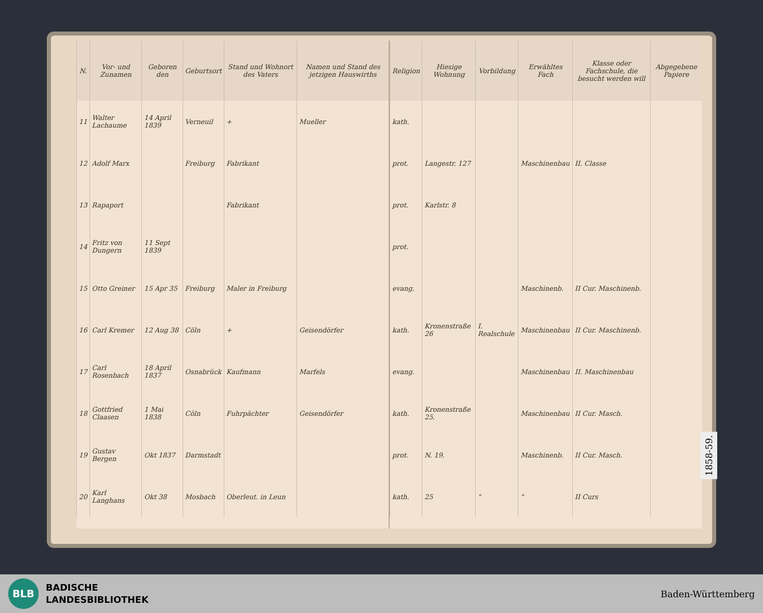| N. | Vor- und Zunamen | Geboren den | Geburtsort | Stand und Wohnort des Vaters | Namen und Stand des jetzigen Hauswirths |
| --- | --- | --- | --- | --- | --- |
| 11 | Walter Lachaume | 14 April 1839 | Verneuil | + | Mueller |
| 12 | Adolf Marx | | Freiburg | Fabrikant | |
| 13 | Rapaport | | | Fabrikant | |
| 14 | Fritz von Dungern | 11 Sept 1839 | | | |
| 15 | Otto Greiner | 15 Apr 35 | Freiburg | Maler in Freiburg | |
| 16 | Carl Kremer | 12 Aug 38 | Cöln | + | Geisendörfer |
| 17 | Carl Rosenbach | 18 April 1837 | Osnabrück | Kaufmann | Marfels |
| 18 | Gottfried Claasen | 1 Mai 1838 | Cöln | Fuhrpächter | Geisendörfer |
| 19 | Gustav Bergen | Okt 1837 | Darmstadt | | |
| 20 | Karl Langhans | Okt 38 | Mosbach | Oberleut. in Leun | |
| Religion | Hiesige Wohnung | Vorbildung | Erwähltes Fach | Klasse oder Fachschule, die besucht werden will | Abgegebene Papiere |
| --- | --- | --- | --- | --- | --- |
| kath. | | | | | |
| prot. | Langestr. 127 | | Maschinenbau | II. Classe | |
| prot. | Karlstr. 8 | | | | |
| prot. | | | | | |
| evang. | | | Maschinenb. | II Cur. Maschinenb. | |
| kath. | Kronenstraße 26 | I. Realschule | Maschinenbau | II Cur. Maschinenb. | |
| evang. | | | Maschinenbau | II. Maschinenbau | |
| kath. | Kronenstraße 25. | | Maschinenbau | II Cur. Masch. | |
| prot. | N. 19. | | Maschinenb. | II Cur. Masch. | |
| kath. | 25 | " | " | II Curs | |
1858-59.
BLB
BADISCHE
LANDESBIBLIOTHEK
Baden-Württemberg